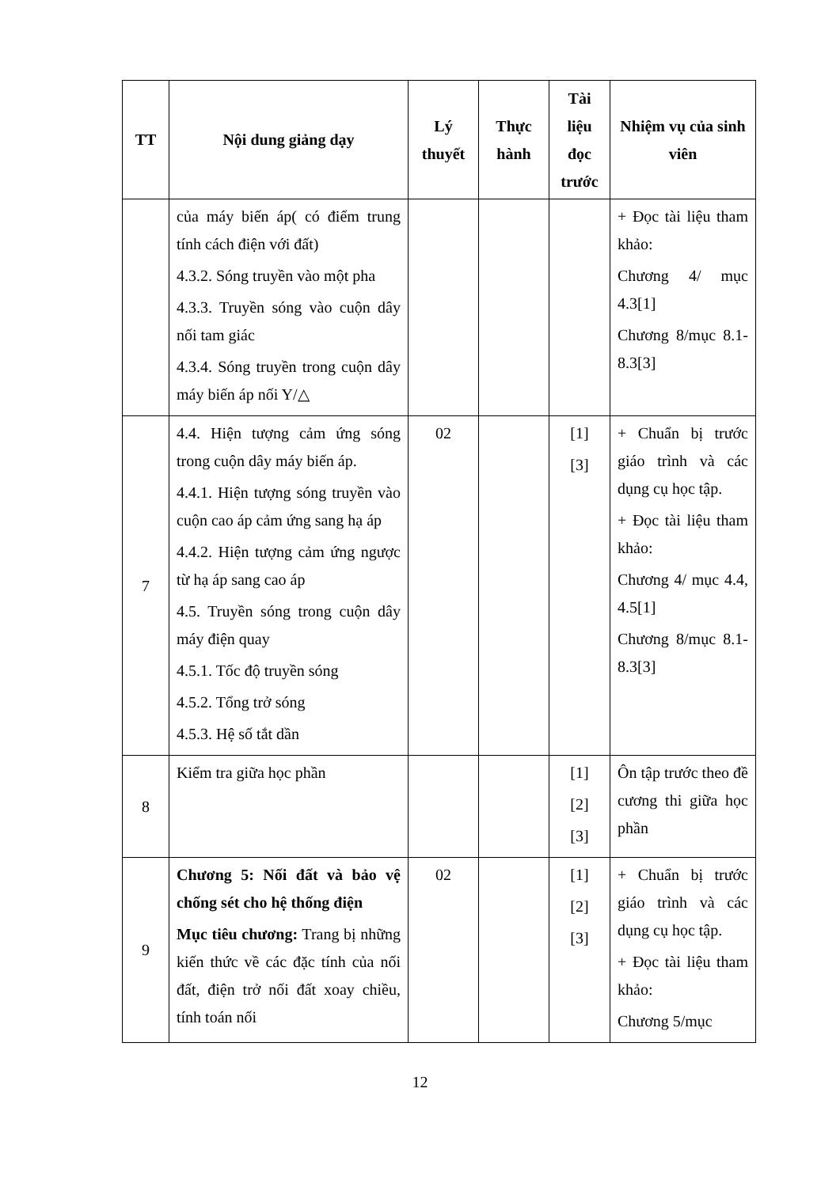| TT | Nội dung giảng dạy | Lý thuyết | Thực hành | Tài liệu đọc trước | Nhiệm vụ của sinh viên |
| --- | --- | --- | --- | --- | --- |
| | của máy biến áp( có điểm trung tính cách điện với đất) 4.3.2. Sóng truyền vào một pha 4.3.3. Truyền sóng vào cuộn dây nối tam giác 4.3.4. Sóng truyền trong cuộn dây máy biến áp nối Y/△ | | | | + Đọc tài liệu tham khảo: Chương 4/ mục 4.3[1] Chương 8/mục 8.1-8.3[3] |
| 7 | 4.4. Hiện tượng cảm ứng sóng trong cuộn dây máy biến áp. 4.4.1. Hiện tượng sóng truyền vào cuộn cao áp cảm ứng sang hạ áp 4.4.2. Hiện tượng cảm ứng ngược từ hạ áp sang cao áp 4.5. Truyền sóng trong cuộn dây máy điện quay 4.5.1. Tốc độ truyền sóng 4.5.2. Tổng trở sóng 4.5.3. Hệ số tắt dần | 02 | | [1] [3] | + Chuẩn bị trước giáo trình và các dụng cụ học tập. + Đọc tài liệu tham khảo: Chương 4/ mục 4.4, 4.5[1] Chương 8/mục 8.1-8.3[3] |
| 8 | Kiểm tra giữa học phần | | | [1] [2] [3] | Ôn tập trước theo đề cương thi giữa học phần |
| 9 | Chương 5: Nối đất và bảo vệ chống sét cho hệ thống điện Mục tiêu chương: Trang bị những kiến thức về các đặc tính của nối đất, điện trở nối đất xoay chiều, tính toán nối | 02 | | [1] [2] [3] | + Chuẩn bị trước giáo trình và các dụng cụ học tập. + Đọc tài liệu tham khảo: Chương 5/mục |
12